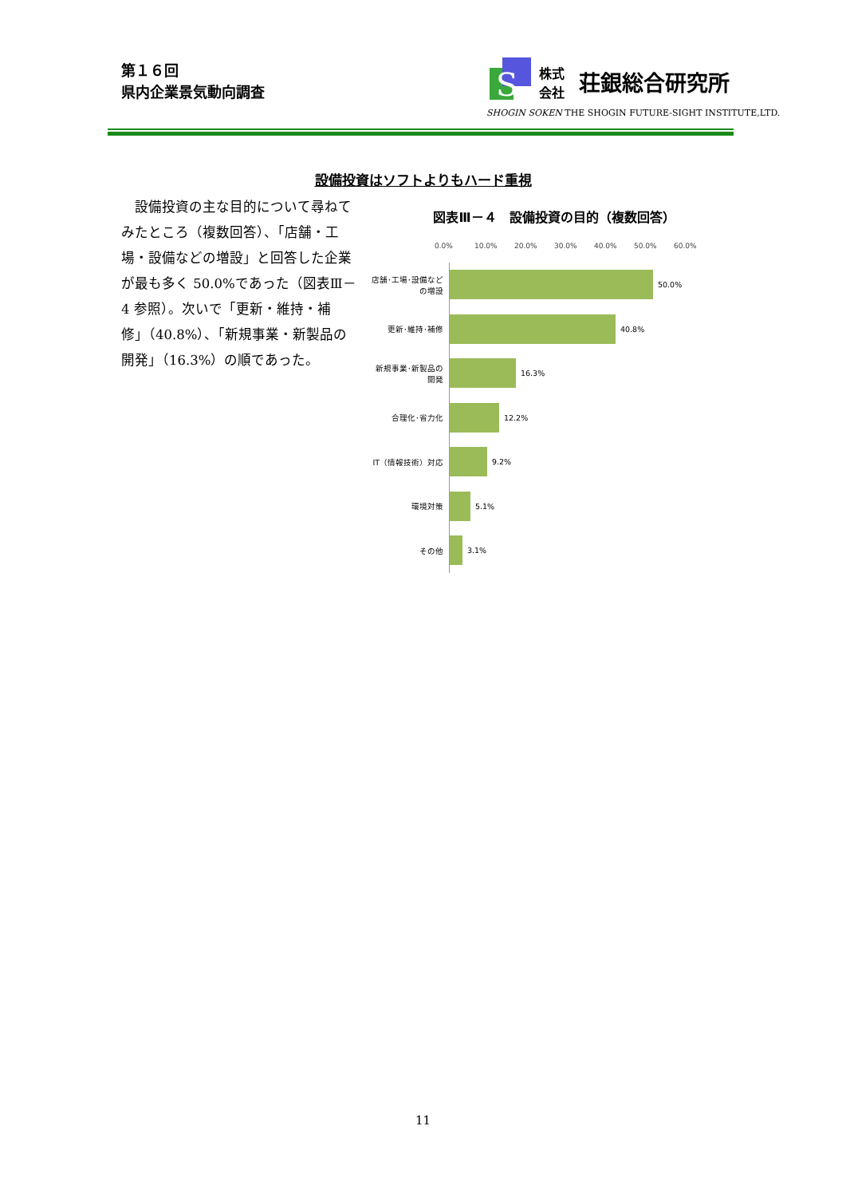第１６回
県内企業景気動向調査
S
株式
会社
荘銀総合研究所
SHOGIN SOKEN THE SHOGIN FUTURE-SIGHT INSTITUTE,LTD.
設備投資はソフトよりもハード重視
　設備投資の主な目的について尋ねてみたところ（複数回答）、「店舗・工場・設備などの増設」と回答した企業が最も多く 50.0%であった（図表Ⅲ－4 参照）。次いで「更新・維持・補修」（40.8%）、「新規事業・新製品の開発」（16.3%）の順であった。
図表Ⅲ－４　設備投資の目的（複数回答）
0.0% 10.0% 20.0% 30.0% 40.0% 50.0% 60.0%
店舗･工場･設備など の増設
50.0%
更新･維持･補修
40.8%
新規事業･新製品の開発
16.3%
合理化･省力化
12.2%
IT（情報技術）対応
9.2%
環境対策
5.1%
その他
3.1%
11